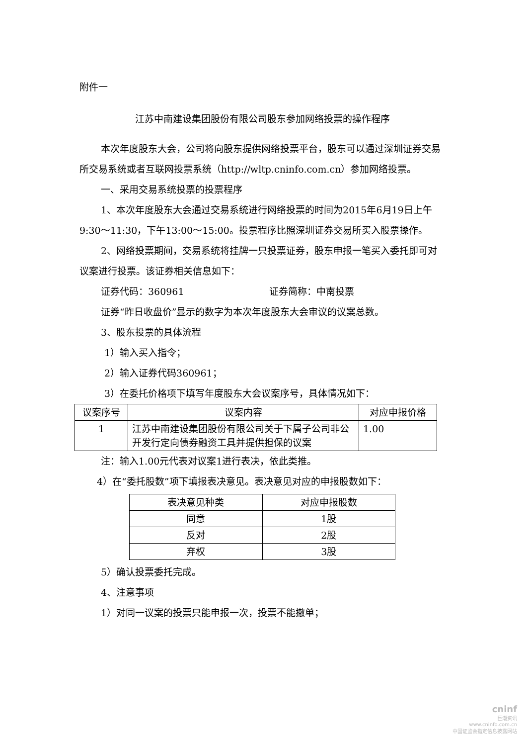附件一
江苏中南建设集团股份有限公司股东参加网络投票的操作程序
本次年度股东大会，公司将向股东提供网络投票平台，股东可以通过深圳证券交易所交易系统或者互联网投票系统（http://wltp.cninfo.com.cn）参加网络投票。
一、采用交易系统投票的投票程序
1、本次年度股东大会通过交易系统进行网络投票的时间为2015年6月19日上午9:30～11:30，下午13:00～15:00。投票程序比照深圳证券交易所买入股票操作。
2、网络投票期间，交易系统将挂牌一只投票证券，股东申报一笔买入委托即可对议案进行投票。该证券相关信息如下：
证券代码：360961　　　　　　　　　证券简称：中南投票
证券“昨日收盘价”显示的数字为本次年度股东大会审议的议案总数。
3、股东投票的具体流程
1）输入买入指令；
2）输入证券代码360961；
3）在委托价格项下填写年度股东大会议案序号，具体情况如下：
| 议案序号 | 议案内容 | 对应申报价格 |
| --- | --- | --- |
| 1 | 江苏中南建设集团股份有限公司关于下属子公司非公开发行定向债券融资工具并提供担保的议案 | 1.00 |
注：输入1.00元代表对议案1进行表决，依此类推。
4）在“委托股数”项下填报表决意见。表决意见对应的申报股数如下：
| 表决意见种类 | 对应申报股数 |
| --- | --- |
| 同意 | 1股 |
| 反对 | 2股 |
| 弃权 | 3股 |
5）确认投票委托完成。
4、注意事项
1）对同一议案的投票只能申报一次，投票不能撤单；
cninf
巨潮资讯
www.cninfo.com.cn
中国证监会指定信息披露网站